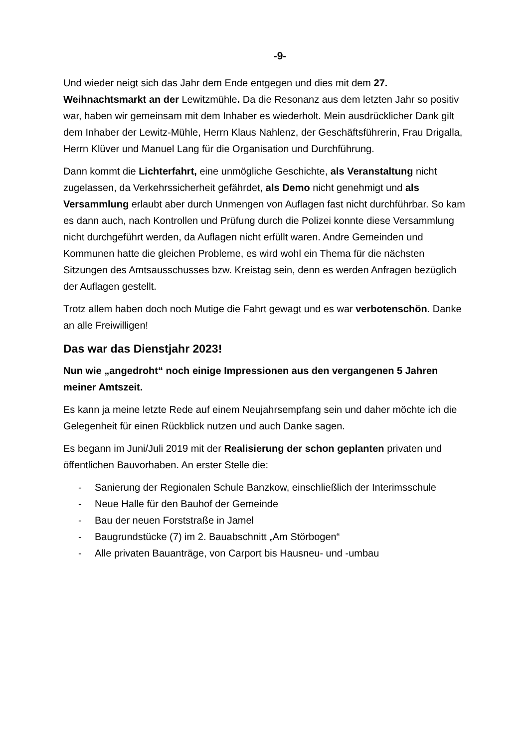-9-
Und wieder neigt sich das Jahr dem Ende entgegen und dies mit dem 27. Weihnachtsmarkt an der Lewitzmühle. Da die Resonanz aus dem letzten Jahr so positiv war, haben wir gemeinsam mit dem Inhaber es wiederholt. Mein ausdrücklicher Dank gilt dem Inhaber der Lewitz-Mühle, Herrn Klaus Nahlenz, der Geschäftsführerin, Frau Drigalla, Herrn Klüver und Manuel Lang für die Organisation und Durchführung.
Dann kommt die Lichterfahrt, eine unmögliche Geschichte, als Veranstaltung nicht zugelassen, da Verkehrssicherheit gefährdet, als Demo nicht genehmigt und als Versammlung erlaubt aber durch Unmengen von Auflagen fast nicht durchführbar. So kam es dann auch, nach Kontrollen und Prüfung durch die Polizei konnte diese Versammlung nicht durchgeführt werden, da Auflagen nicht erfüllt waren. Andre Gemeinden und Kommunen hatte die gleichen Probleme, es wird wohl ein Thema für die nächsten Sitzungen des Amtsausschusses bzw. Kreistag sein, denn es werden Anfragen bezüglich der Auflagen gestellt.
Trotz allem haben doch noch Mutige die Fahrt gewagt und es war verbotenschön. Danke an alle Freiwilligen!
Das war das Dienstjahr 2023!
Nun wie „angedroht“ noch einige Impressionen aus den vergangenen 5 Jahren meiner Amtszeit.
Es kann ja meine letzte Rede auf einem Neujahrsempfang sein und daher möchte ich die Gelegenheit für einen Rückblick nutzen und auch Danke sagen.
Es begann im Juni/Juli 2019 mit der Realisierung der schon geplanten privaten und öffentlichen Bauvorhaben. An erster Stelle die:
- Sanierung der Regionalen Schule Banzkow, einschließlich der Interimsschule
- Neue Halle für den Bauhof der Gemeinde
- Bau der neuen Forststraße in Jamel
- Baugrundstücke (7) im 2. Bauabschnitt „Am Störbogen“
- Alle privaten Bauanträge, von Carport bis Hausneu- und -umbau